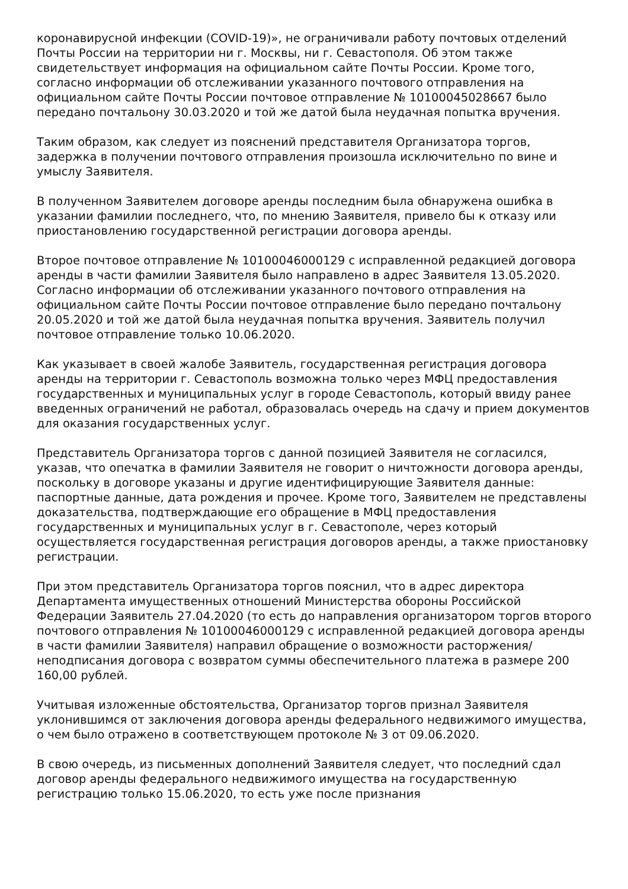коронавирусной инфекции (COVID-19)», не ограничивали работу почтовых отделений Почты России на территории ни г. Москвы, ни г. Севастополя. Об этом также свидетельствует информация на официальном сайте Почты России. Кроме того, согласно информации об отслеживании указанного почтового отправления на официальном сайте Почты России почтовое отправление № 10100045028667 было передано почтальону 30.03.2020 и той же датой была неудачная попытка вручения.
Таким образом, как следует из пояснений представителя Организатора торгов, задержка в получении почтового отправления произошла исключительно по вине и умыслу Заявителя.
В полученном Заявителем договоре аренды последним была обнаружена ошибка в указании фамилии последнего, что, по мнению Заявителя, привело бы к отказу или приостановлению государственной регистрации договора аренды.
Второе почтовое отправление № 10100046000129 с исправленной редакцией договора аренды в части фамилии Заявителя было направлено в адрес Заявителя 13.05.2020. Согласно информации об отслеживании указанного почтового отправления на официальном сайте Почты России почтовое отправление было передано почтальону 20.05.2020 и той же датой была неудачная попытка вручения. Заявитель получил почтовое отправление только 10.06.2020.
Как указывает в своей жалобе Заявитель, государственная регистрация договора аренды на территории г. Севастополь возможна только через МФЦ предоставления государственных и муниципальных услуг в городе Севастополь, который ввиду ранее введенных ограничений не работал, образовалась очередь на сдачу и прием документов для оказания государственных услуг.
Представитель Организатора торгов с данной позицией Заявителя не согласился, указав, что опечатка в фамилии Заявителя не говорит о ничтожности договора аренды, поскольку в договоре указаны и другие идентифицирующие Заявителя данные: паспортные данные, дата рождения и прочее. Кроме того, Заявителем не представлены доказательства, подтверждающие его обращение в МФЦ предоставления государственных и муниципальных услуг в г. Севастополе, через который осуществляется государственная регистрация договоров аренды, а также приостановку регистрации.
При этом представитель Организатора торгов пояснил, что в адрес директора Департамента имущественных отношений Министерства обороны Российской Федерации Заявитель 27.04.2020 (то есть до направления организатором торгов второго почтового отправления № 10100046000129 с исправленной редакцией договора аренды в части фамилии Заявителя) направил обращение о возможности расторжения/неподписания договора с возвратом суммы обеспечительного платежа в размере 200 160,00 рублей.
Учитывая изложенные обстоятельства, Организатор торгов признал Заявителя уклонившимся от заключения договора аренды федерального недвижимого имущества, о чем было отражено в соответствующем протоколе № 3 от 09.06.2020.
В свою очередь, из письменных дополнений Заявителя следует, что последний сдал договор аренды федерального недвижимого имущества на государственную регистрацию только 15.06.2020, то есть уже после признания